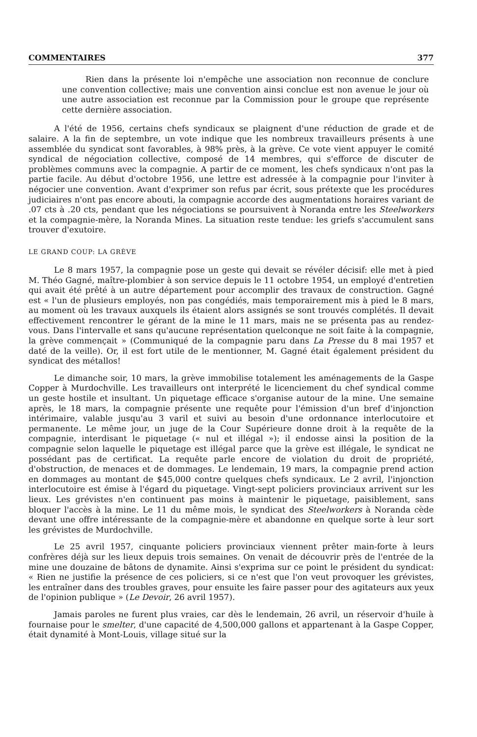COMMENTAIRES 377
Rien dans la présente loi n'empêche une association non reconnue de conclure une convention collective; mais une convention ainsi conclue est non avenue le jour où une autre association est reconnue par la Commission pour le groupe que représente cette dernière association.
A l'été de 1956, certains chefs syndicaux se plaignent d'une réduction de grade et de salaire. A la fin de septembre, un vote indique que les nombreux travailleurs présents à une assemblée du syndicat sont favorables, à 98% près, à la grève. Ce vote vient appuyer le comité syndical de négociation collective, composé de 14 membres, qui s'efforce de discuter de problèmes communs avec la compagnie. A partir de ce moment, les chefs syndicaux n'ont pas la partie facile. Au début d'octobre 1956, une lettre est adressée à la compagnie pour l'inviter à négocier une convention. Avant d'exprimer son refus par écrit, sous prétexte que les procédures judiciaires n'ont pas encore abouti, la compagnie accorde des augmentations horaires variant de .07 cts à .20 cts, pendant que les négociations se poursuivent à Noranda entre les Steelworkers et la compagnie-mère, la Noranda Mines. La situation reste tendue: les griefs s'accumulent sans trouver d'exutoire.
LE GRAND COUP: LA GRÈVE
Le 8 mars 1957, la compagnie pose un geste qui devait se révéler décisif: elle met à pied M. Théo Gagné, maître-plombier à son service depuis le 11 octobre 1954, un employé d'entretien qui avait été prêté à un autre département pour accomplir des travaux de construction. Gagné est « l'un de plusieurs employés, non pas congédiés, mais temporairement mis à pied le 8 mars, au moment où les travaux auxquels ils étaient alors assignés se sont trouvés complétés. Il devait effectivement rencontrer le gérant de la mine le 11 mars, mais ne se présenta pas au rendez-vous. Dans l'intervalle et sans qu'aucune représentation quelconque ne soit faite à la compagnie, la grève commençait » (Communiqué de la compagnie paru dans La Presse du 8 mai 1957 et daté de la veille). Or, il est fort utile de le mentionner, M. Gagné était également président du syndicat des métallos!
Le dimanche soir, 10 mars, la grève immobilise totalement les aménagements de la Gaspe Copper à Murdochville. Les travailleurs ont interprété le licenciement du chef syndical comme un geste hostile et insultant. Un piquetage efficace s'organise autour de la mine. Une semaine après, le 18 mars, la compagnie présente une requête pour l'émission d'un bref d'injonction intérimaire, valable jusqu'au 3 varil et suivi au besoin d'une ordonnance interlocutoire et permanente. Le même jour, un juge de la Cour Supérieure donne droit à la requête de la compagnie, interdisant le piquetage (« nul et illégal »); il endosse ainsi la position de la compagnie selon laquelle le piquetage est illégal parce que la grève est illégale, le syndicat ne possédant pas de certificat. La requête parle encore de violation du droit de propriété, d'obstruction, de menaces et de dommages. Le lendemain, 19 mars, la compagnie prend action en dommages au montant de $45,000 contre quelques chefs syndicaux. Le 2 avril, l'injonction interlocutoire est émise à l'égard du piquetage. Vingt-sept policiers provinciaux arrivent sur les lieux. Les grévistes n'en continuent pas moins à maintenir le piquetage, paisiblement, sans bloquer l'accès à la mine. Le 11 du même mois, le syndicat des Steelworkers à Noranda cède devant une offre intéressante de la compagnie-mère et abandonne en quelque sorte à leur sort les grévistes de Murdochville.
Le 25 avril 1957, cinquante policiers provinciaux viennent prêter main-forte à leurs confrères déjà sur les lieux depuis trois semaines. On venait de découvrir près de l'entrée de la mine une douzaine de bâtons de dynamite. Ainsi s'exprima sur ce point le président du syndicat: « Rien ne justifie la présence de ces policiers, si ce n'est que l'on veut provoquer les grévistes, les entraîner dans des troubles graves, pour ensuite les faire passer pour des agitateurs aux yeux de l'opinion publique » (Le Devoir, 26 avril 1957).
Jamais paroles ne furent plus vraies, car dès le lendemain, 26 avril, un réservoir d'huile à fournaise pour le smelter, d'une capacité de 4,500,000 gallons et appartenant à la Gaspe Copper, était dynamité à Mont-Louis, village situé sur la